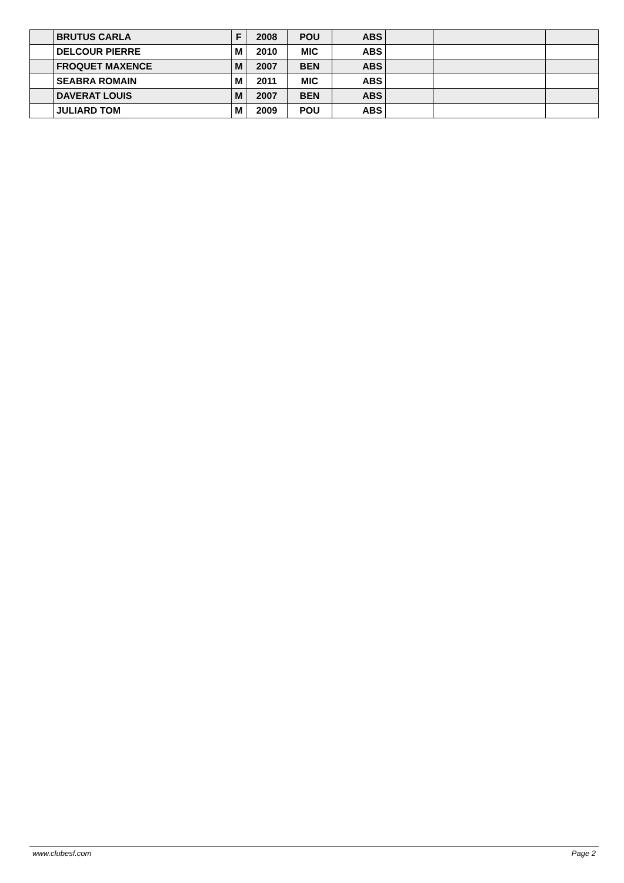| | BRUTUS CARLA | F | 2008 | POU | ABS | | | |
| | DELCOUR PIERRE | M | 2010 | MIC | ABS | | | |
| | FROQUET MAXENCE | M | 2007 | BEN | ABS | | | |
| | SEABRA ROMAIN | M | 2011 | MIC | ABS | | | |
| | DAVERAT LOUIS | M | 2007 | BEN | ABS | | | |
| | JULIARD TOM | M | 2009 | POU | ABS | | | |
www.clubesf.com Page 2